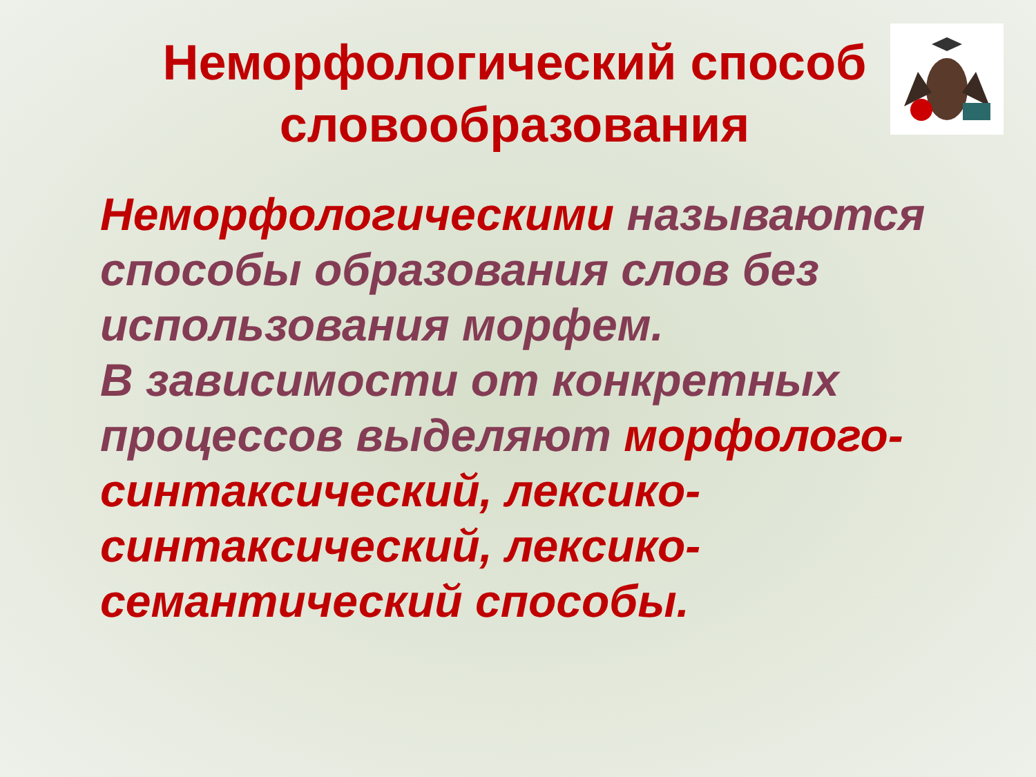Неморфологический способ словообразования
Неморфологическими называются способы образования слов без использования морфем.
В зависимости от конкретных процессов выделяют морфолого-синтаксический, лексико-синтаксический, лексико-семантический способы.